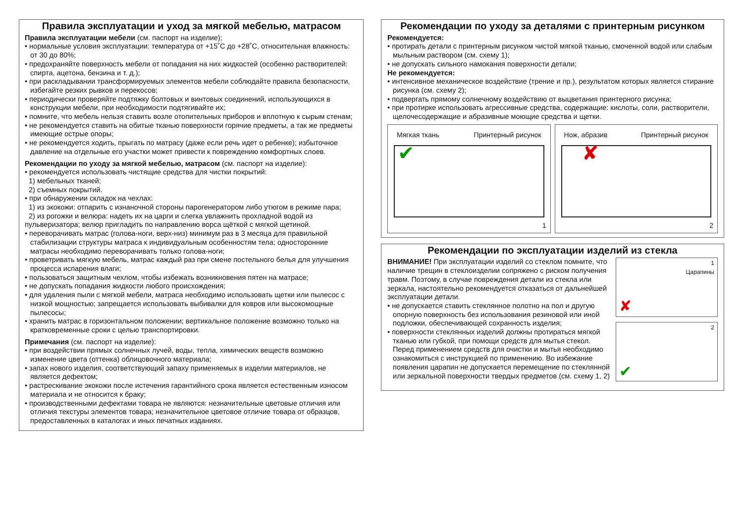Правила эксплуатации и уход за мягкой мебелью, матрасом
Правила эксплуатации мебели (см. паспорт на изделие);
• нормальные условия эксплуатации: температура от +15˚С до +28˚С, относительная влажность: от 30 до 80%;
• предохраняйте поверхность мебели от попадания на них жидкостей (особенно растворителей: спирта, ацетона, бензина и т. д.);
• при раскладывании трансформируемых элементов мебели соблюдайте правила безопасности, избегайте резких рывков и перекосов;
• периодически проверяйте подтяжку болтовых и винтовых соединений, использующихся в конструкции мебели, при необходимости подтягивайте их;
• помните, что мебель нельзя ставить возле отопительных приборов и вплотную к сырым стенам;
• не рекомендуется ставить на обитые тканью поверхности горячие предметы, а так же предметы имеющие острые опоры;
• не рекомендуется ходить, прыгать по матрасу (даже если речь идет о ребенке); избыточное давление на отдельные его участки может привести к повреждению комфортных слоев.
Рекомендации по уходу за мягкой мебелью, матрасом (см. паспорт на изделие):
• рекомендуется использовать чистящие средства для чистки покрытий:
1) мебельных тканей;
2) съемных покрытий.
• при обнаружении складок на чехлах:
1) из экокожи: отпарить с изнаночной стороны парогенератором либо утюгом в режиме пара;
2) из рогожки и велюра: надеть их на царги и слегка увлажнить прохладной водой из пульверизатора; велюр пригладить по направлению ворса щёткой с мягкой щетиной.
• переворачивать матрас (голова-ноги, верх-низ) минимум раз в 3 месяца для правильной стабилизации структуры матраса к индивидуальным особенностям тела; односторонние матрасы необходимо переворачивать только голова-ноги;
• проветривать мягкую мебель, матрас каждый раз при смене постельного белья для улучшения процесса испарения влаги;
• пользоваться защитным чехлом, чтобы избежать возникновения пятен на матрасе;
• не допускать попадания жидкости любого происхождения;
• для удаления пыли с мягкой мебели, матраса необходимо использовать щетки или пылесос с низкой мощностью; запрещается использовать выбивалки для ковров или высокомощные пылесосы;
• хранить матрас в горизонтальном положении; вертикальное положение возможно только на кратковременные сроки с целью транспортировки.
Примечания (см. паспорт на изделие):
• при воздействии прямых солнечных лучей, воды, тепла, химических веществ возможно изменение цвета (оттенка) облицовочного материала;
• запах нового изделия, соответствующий запаху применяемых в изделии материалов, не является дефектом;
• растрескивание экокожи после истечения гарантийного срока является естественным износом материала и не относится к браку;
• производственными дефектами товара не являются: незначительные цветовые отличия или отличия текстуры элементов товара; незначительное цветовое отличие товара от образцов, предоставленных в каталогах и иных печатных изданиях.
Рекомендации по уходу за деталями с принтерным рисунком
Рекомендуется:
• протирать детали с принтерным рисунком чистой мягкой тканью, смоченной водой или слабым мыльным раствором (см. схему 1);
• не допускать сильного намокания поверхности детали;
Не рекомендуется:
• интенсивное механическое воздействие (трение и пр.), результатом которых является стирание рисунка (см. схему 2);
• подвергать прямому солнечному воздействию от выцветания принтерного рисунка;
• при протирке использовать агрессивные средства, содержащие: кислоты, соли, растворители, щелочесодержащие и абразивные моющие средства и щетки.
Мягкая ткань Принтерный рисунок
✔
1
Нож, абразив Принтерный рисунок
✘
2
Рекомендации по эксплуатации изделий из стекла
ВНИМАНИЕ! При эксплуатации изделий со стеклом помните, что наличие трещин в стеклоизделии сопряжено с риском получения травм. Поэтому, в случае повреждения детали из стекла или зеркала, настоятельно рекомендуется отказаться от дальнейшей эксплуатации детали.
• не допускается ставить стеклянное полотно на пол и другую опорную поверхность без использования резиновой или иной подложки, обеспечивающей сохранность изделия;
• поверхности стеклянных изделий должны протираться мягкой тканью или губкой, при помощи средств для мытья стекол. Перед применением средств для очистки и мытья необходимо ознакомиться с инструкцией по применению. Во избежание появления царапин не допускается перемещение по стеклянной или зеркальной поверхности твердых предметов (см. схему 1, 2)
1
Царапины
✘
2
✔